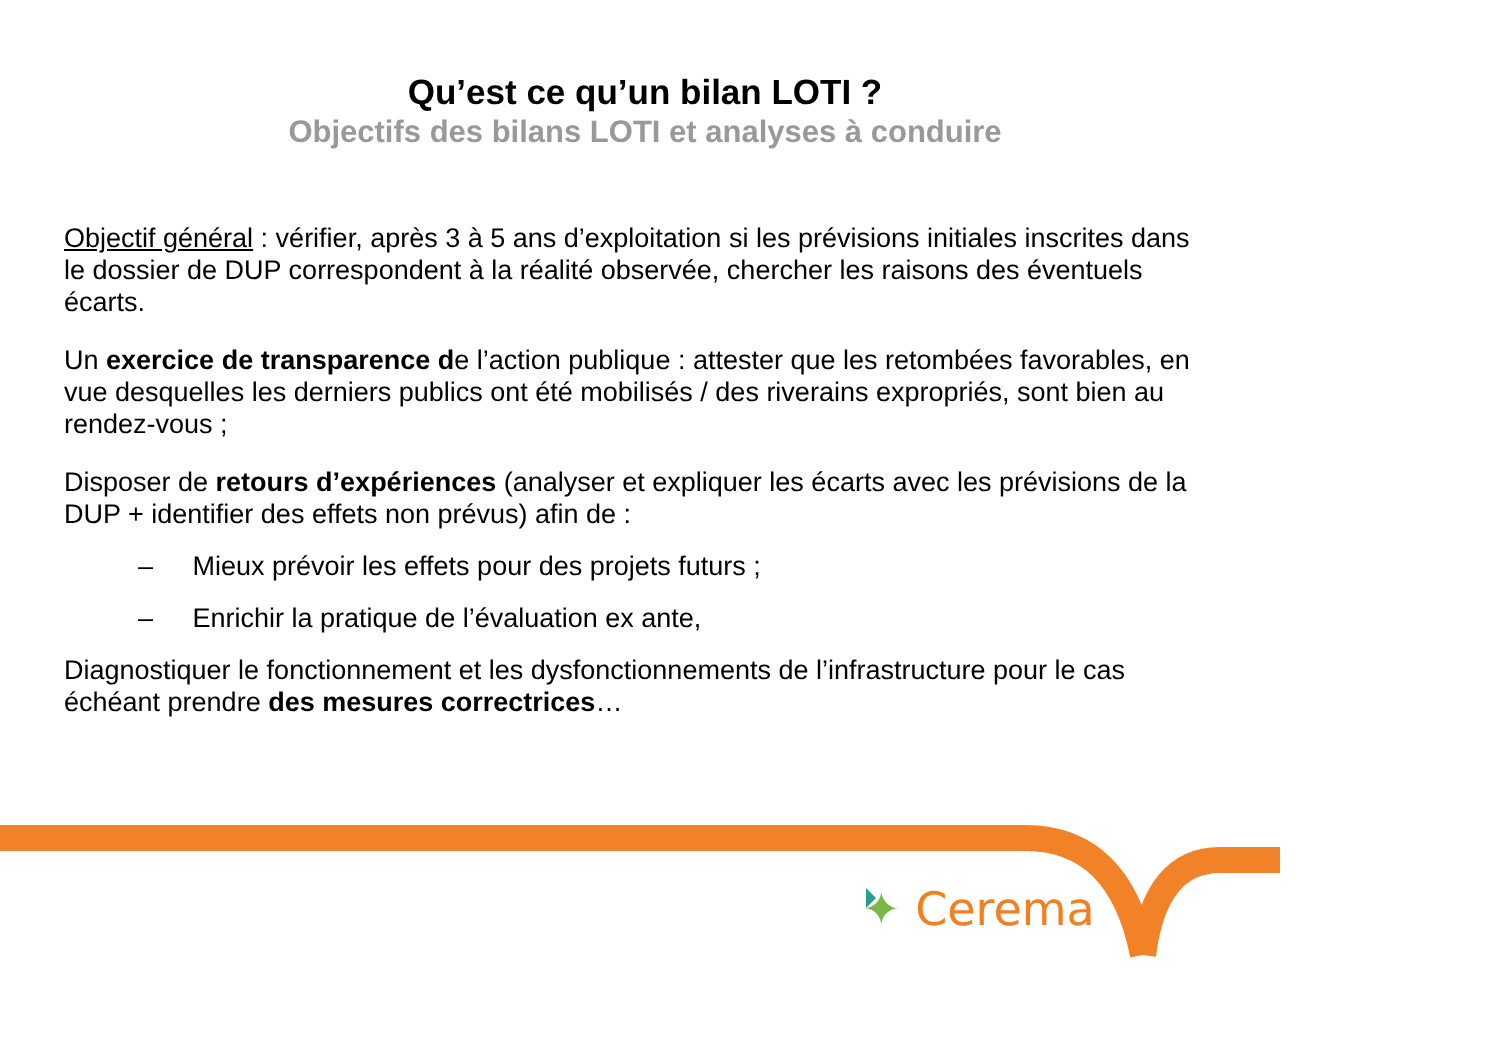Qu’est ce qu’un bilan LOTI ?
Objectifs des bilans LOTI et analyses à conduire
Objectif général : vérifier, après 3 à 5 ans d’exploitation si les prévisions initiales inscrites dans le dossier de DUP correspondent à la réalité observée, chercher les raisons des éventuels écarts.
Un exercice de transparence de l’action publique : attester que les retombées favorables, en vue desquelles les derniers publics ont été mobilisés / des riverains expropriés, sont bien au rendez-vous ;
Disposer de retours d’expériences (analyser et expliquer les écarts avec les prévisions de la DUP + identifier des effets non prévus) afin de :
– Mieux prévoir les effets pour des projets futurs ;
– Enrichir la pratique de l’évaluation ex ante,
Diagnostiquer le fonctionnement et les dysfonctionnements de l’infrastructure pour le cas échéant prendre des mesures correctrices…
✦ Cerema